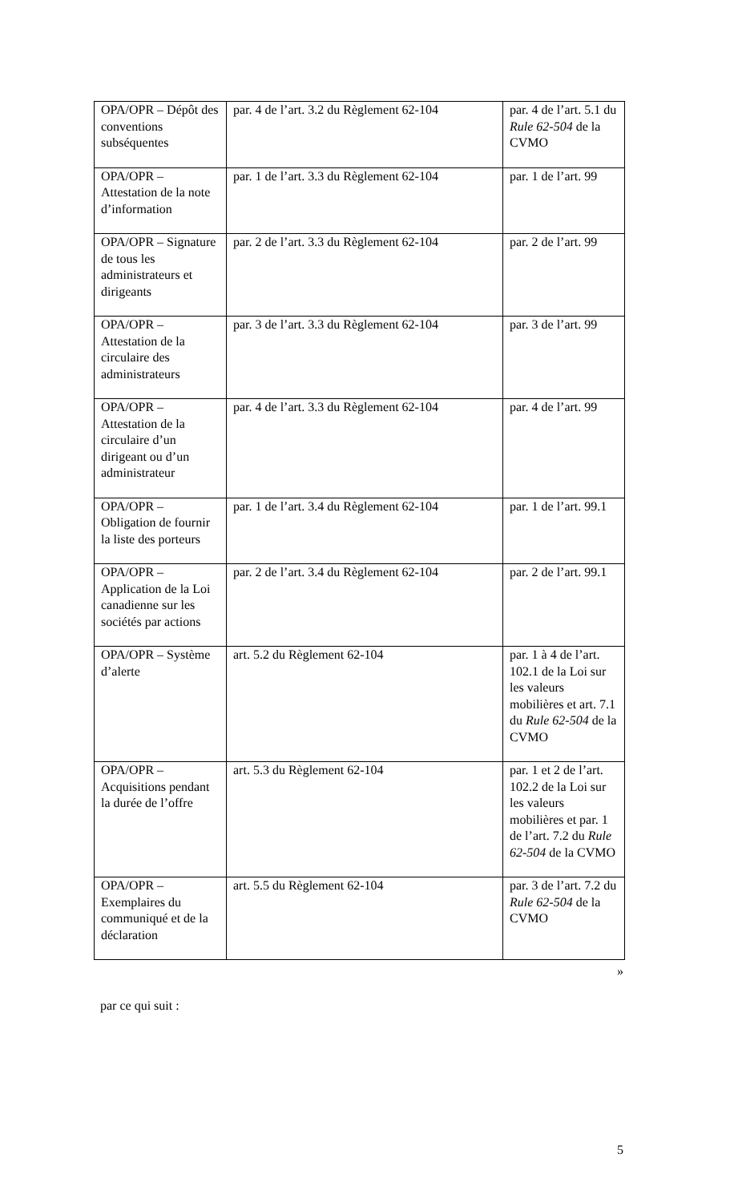| OPA/OPR – Dépôt des conventions subséquentes | par. 4 de l’art. 3.2 du Règlement 62-104 | par. 4 de l’art. 5.1 du Rule 62-504 de la CVMO |
| OPA/OPR – Attestation de la note d’information | par. 1 de l’art. 3.3 du Règlement 62-104 | par. 1 de l’art. 99 |
| OPA/OPR – Signature de tous les administrateurs et dirigeants | par. 2 de l’art. 3.3 du Règlement 62-104 | par. 2 de l’art. 99 |
| OPA/OPR – Attestation de la circulaire des administrateurs | par. 3 de l’art. 3.3 du Règlement 62-104 | par. 3 de l’art. 99 |
| OPA/OPR – Attestation de la circulaire d’un dirigeant ou d’un administrateur | par. 4 de l’art. 3.3 du Règlement 62-104 | par. 4 de l’art. 99 |
| OPA/OPR – Obligation de fournir la liste des porteurs | par. 1 de l’art. 3.4 du Règlement 62-104 | par. 1 de l’art. 99.1 |
| OPA/OPR – Application de la Loi canadienne sur les sociétés par actions | par. 2 de l’art. 3.4 du Règlement 62-104 | par. 2 de l’art. 99.1 |
| OPA/OPR – Système d’alerte | art. 5.2 du Règlement 62-104 | par. 1 à 4 de l’art. 102.1 de la Loi sur les valeurs mobilières et art. 7.1 du Rule 62-504 de la CVMO |
| OPA/OPR – Acquisitions pendant la durée de l’offre | art. 5.3 du Règlement 62-104 | par. 1 et 2 de l’art. 102.2 de la Loi sur les valeurs mobilières et par. 1 de l’art. 7.2 du Rule 62-504 de la CVMO |
| OPA/OPR – Exemplaires du communiqué et de la déclaration | art. 5.5 du Règlement 62-104 | par. 3 de l’art. 7.2 du Rule 62-504 de la CVMO |
»
par ce qui suit :
5